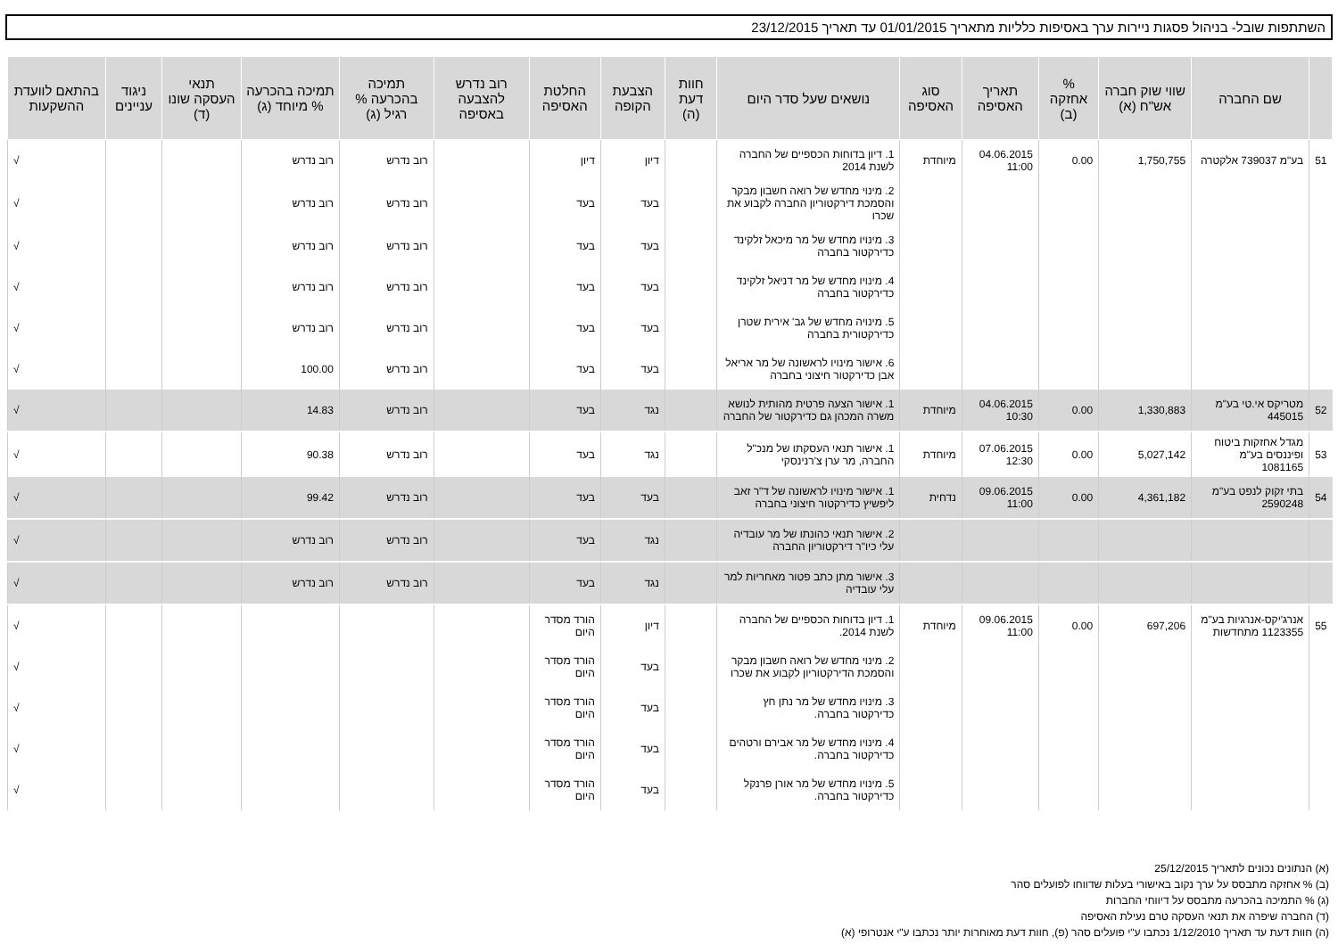השתתפות שובל- בניהול פסגות ניירות ערך באסיפות כלליות מתאריך 01/01/2015 עד תאריך 23/12/2015
| | שם החברה | שווי שוק חברה אש"ח (א) | % אחזקה (ב) | תאריך האסיפה | סוג האסיפה | נושאים שעל סדר היום | חוות דעת (ה) | הצבעת הקופה | החלטת האסיפה | רוב נדרש להצבעה באסיפה | תמיכה בהכרעה % רגיל (ג) | תמיכה בהכרעה % מיוחד (ג) | תנאי העסקה שונו (ד) | ניגוד עניינים | בהתאם לוועדת ההשקעות |
| --- | --- | --- | --- | --- | --- | --- | --- | --- | --- | --- | --- | --- | --- | --- | --- |
| 51 | בע"מ 739037 אלקטרה | 1,750,755 | 0.00 | 04.06.2015 11:00 | מיוחדת | 1. דיון בדוחות הכספיים של החברה לשנת 2014 | | דיון | דיון | | רוב נדרש | רוב נדרש | | | √ |
| | | | | | | 2. מינוי מחדש של רואה חשבון מבקר והסמכת דירקטוריון החברה לקבוע את שכרו | | בעד | בעד | | רוב נדרש | רוב נדרש | | | √ |
| | | | | | | 3. מינויו מחדש של מר מיכאל זלקינד כדירקטור בחברה | | בעד | בעד | | רוב נדרש | רוב נדרש | | | √ |
| | | | | | | 4. מינויו מחדש של מר דניאל זלקינד כדירקטור בחברה | | בעד | בעד | | רוב נדרש | רוב נדרש | | | √ |
| | | | | | | 5. מינויה מחדש של גב' אירית שטרן כדירקטורית בחברה | | בעד | בעד | | רוב נדרש | רוב נדרש | | | √ |
| | | | | | | 6. אישור מינויו לראשונה של מר אריאל אבן כדירקטור חיצוני בחברה | | בעד | בעד | | רוב נדרש | 100.00 | | | √ |
| 52 | מטריקס אי.טי בע"מ 445015 | 1,330,883 | 0.00 | 04.06.2015 10:30 | מיוחדת | 1. אישור הצעה פרטית מהותית לנושא משרה המכהן גם כדירקטור של החברה | | נגד | בעד | | רוב נדרש | 14.83 | | | √ |
| 53 | מגדל אחזקות ביטוח ופיננסים בע"מ 1081165 | 5,027,142 | 0.00 | 07.06.2015 12:30 | מיוחדת | 1. אישור תנאי העסקתו של מנכ"ל החברה, מר ערן צ'רנינסקי | | נגד | בעד | | רוב נדרש | 90.38 | | | √ |
| 54 | בתי זקוק לנפט בע"מ 2590248 | 4,361,182 | 0.00 | 09.06.2015 11:00 | נדחית | 1. אישור מינויו לראשונה של ד"ר זאב ליפשיץ כדירקטור חיצוני בחברה | | בעד | בעד | | רוב נדרש | 99.42 | | | √ |
| | | | | | | 2. אישור תנאי כהונתו של מר עובדיה עלי כיו"ר דירקטוריון החברה | | נגד | בעד | | רוב נדרש | רוב נדרש | | | √ |
| | | | | | | 3. אישור מתן כתב פטור מאחריות למר עלי עובדיה | | נגד | בעד | | רוב נדרש | רוב נדרש | | | √ |
| 55 | אנרג'יקס-אנרגיות בע"מ 1123355 מתחדשות | 697,206 | 0.00 | 09.06.2015 11:00 | מיוחדת | 1. דיון בדוחות הכספיים של החברה לשנת 2014. | | דיון | הורד מסדר היום | | | | | | √ |
| | | | | | | 2. מינוי מחדש של רואה חשבון מבקר והסמכת הדירקטוריון לקבוע את שכרו | | בעד | הורד מסדר היום | | | | | | √ |
| | | | | | | 3. מינויו מחדש של מר נתן חץ כדירקטור בחברה. | | בעד | הורד מסדר היום | | | | | | √ |
| | | | | | | 4. מינויו מחדש של מר אבירם ורטהים כדירקטור בחברה. | | בעד | הורד מסדר היום | | | | | | √ |
| | | | | | | 5. מינויו מחדש של מר אורן פרנקל כדירקטור בחברה. | | בעד | הורד מסדר היום | | | | | | √ |
(א) הנתונים נכונים לתאריך 25/12/2015
(ב) % אחזקה מתבסס על ערך נקוב באישורי בעלות שדווחו לפועלים סהר
(ג) % התמיכה בהכרעה מתבסס על דיווחי החברות
(ד) החברה שיפרה את תנאי העסקה טרם נעילת האסיפה
(ה) חוות דעת עד תאריך 1/12/2010 נכתבו ע"י פועלים סהר (פ), חוות דעת מאוחרות יותר נכתבו ע"י אנטרופי (א)